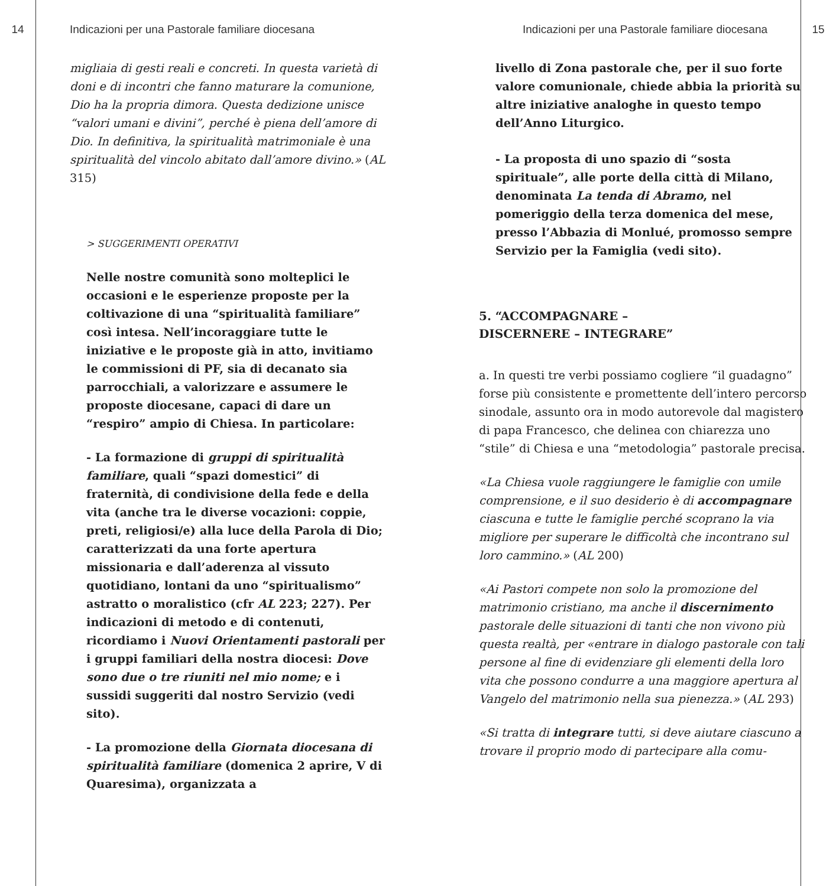14 Indicazioni per una Pastorale familiare diocesana
migliaia di gesti reali e concreti. In questa varietà di doni e di incontri che fanno maturare la comunione, Dio ha la propria dimora. Questa dedizione unisce “valori umani e divini”, perché è piena dell’amore di Dio. In definitiva, la spiritualità matrimoniale è una spiritualità del vincolo abitato dall’amore divino.» (AL 315)
> SUGGERIMENTI OPERATIVI
Nelle nostre comunità sono molteplici le occasioni e le esperienze proposte per la coltivazione di una “spiritualità familiare” così intesa. Nell’incoraggiare tutte le iniziative e le proposte già in atto, invitiamo le commissioni di PF, sia di decanato sia parrocchiali, a valorizzare e assumere le proposte diocesane, capaci di dare un “respiro” ampio di Chiesa. In particolare:
- La formazione di gruppi di spiritualità familiare, quali “spazi domestici” di fraternità, di condivisione della fede e della vita (anche tra le diverse vocazioni: coppie, preti, religiosi/e) alla luce della Parola di Dio; caratterizzati da una forte apertura missionaria e dall’aderenza al vissuto quotidiano, lontani da uno “spiritualismo” astratto o moralistico (cfr AL 223; 227). Per indicazioni di metodo e di contenuti, ricordiamo i Nuovi Orientamenti pastorali per i gruppi familiari della nostra diocesi: Dove sono due o tre riuniti nel mio nome; e i sussidi suggeriti dal nostro Servizio (vedi sito).
- La promozione della Giornata diocesana di spiritualità familiare (domenica 2 aprire, V di Quaresima), organizzata a
Indicazioni per una Pastorale familiare diocesana 15
livello di Zona pastorale che, per il suo forte valore comunionale, chiede abbia la priorità su altre iniziative analoghe in questo tempo dell’Anno Liturgico.
- La proposta di uno spazio di “sosta spirituale”, alle porte della città di Milano, denominata La tenda di Abramo, nel pomeriggio della terza domenica del mese, presso l’Abbazia di Monlué, promosso sempre Servizio per la Famiglia (vedi sito).
5. “ACCOMPAGNARE –
DISCERNERE – INTEGRARE”
a. In questi tre verbi possiamo cogliere “il guadagno” forse più consistente e promettente dell’intero percorso sinodale, assunto ora in modo autorevole dal magistero di papa Francesco, che delinea con chiarezza uno “stile” di Chiesa e una “metodologia” pastorale precisa.
«La Chiesa vuole raggiungere le famiglie con umile comprensione, e il suo desiderio è di accompagnare ciascuna e tutte le famiglie perché scoprano la via migliore per superare le difficoltà che incontrano sul loro cammino.» (AL 200)
«Ai Pastori compete non solo la promozione del matrimonio cristiano, ma anche il discernimento pastorale delle situazioni di tanti che non vivono più questa realtà, per «entrare in dialogo pastorale con tali persone al fine di evidenziare gli elementi della loro vita che possono condurre a una maggiore apertura al Vangelo del matrimonio nella sua pienezza.» (AL 293)
«Si tratta di integrare tutti, si deve aiutare ciascuno a trovare il proprio modo di partecipare alla comu-